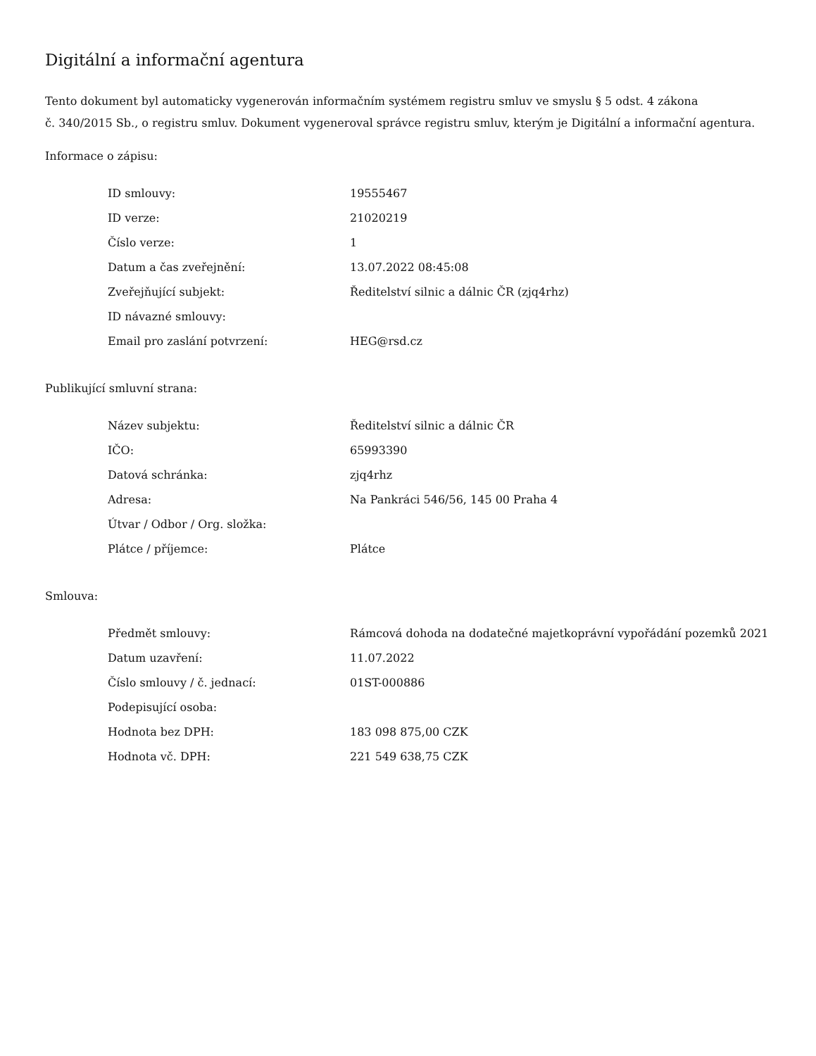Digitální a informační agentura
Tento dokument byl automaticky vygenerován informačním systémem registru smluv ve smyslu § 5 odst. 4 zákona
č. 340/2015 Sb., o registru smluv. Dokument vygeneroval správce registru smluv, kterým je Digitální a informační agentura.
Informace o zápisu:
| ID smlouvy: | 19555467 |
| ID verze: | 21020219 |
| Číslo verze: | 1 |
| Datum a čas zveřejnění: | 13.07.2022 08:45:08 |
| Zveřejňující subjekt: | Ředitelství silnic a dálnic ČR (zjq4rhz) |
| ID návazné smlouvy: | |
| Email pro zaslání potvrzení: | HEG@rsd.cz |
Publikující smluvní strana:
| Název subjektu: | Ředitelství silnic a dálnic ČR |
| IČO: | 65993390 |
| Datová schránka: | zjq4rhz |
| Adresa: | Na Pankráci 546/56, 145 00 Praha 4 |
| Útvar / Odbor / Org. složka: | |
| Plátce / příjemce: | Plátce |
Smlouva:
| Předmět smlouvy: | Rámcová dohoda na dodatečné majetkoprávní vypořádání pozemků 2021 |
| Datum uzavření: | 11.07.2022 |
| Číslo smlouvy / č. jednací: | 01ST-000886 |
| Podepisující osoba: | |
| Hodnota bez DPH: | 183 098 875,00 CZK |
| Hodnota vč. DPH: | 221 549 638,75 CZK |